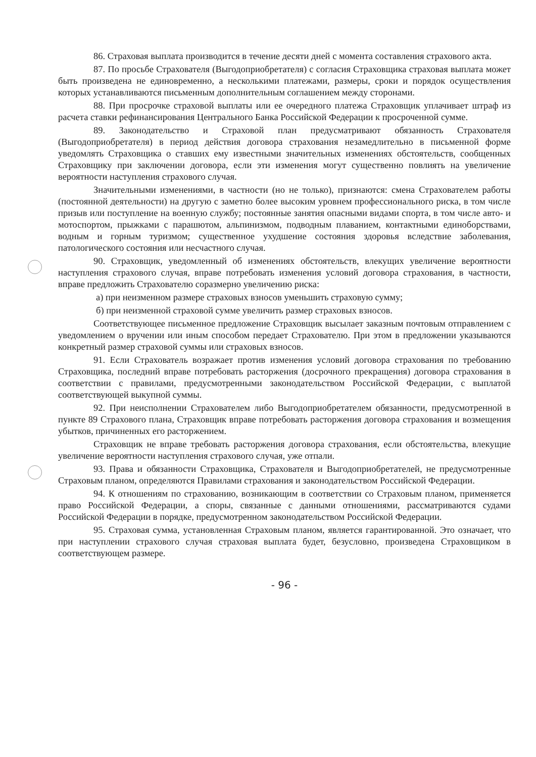86. Страховая выплата производится в течение десяти дней с момента составления страхового акта.
87. По просьбе Страхователя (Выгодоприобретателя) с согласия Страховщика страховая выплата может быть произведена не единовременно, а несколькими платежами, размеры, сроки и порядок осуществления которых устанавливаются письменным дополнительным соглашением между сторонами.
88. При просрочке страховой выплаты или ее очередного платежа Страховщик уплачивает штраф из расчета ставки рефинансирования Центрального Банка Российской Федерации к просроченной сумме.
89. Законодательство и Страховой план предусматривают обязанность Страхователя (Выгодоприобретателя) в период действия договора страхования незамедлительно в письменной форме уведомлять Страховщика о ставших ему известными значительных изменениях обстоятельств, сообщенных Страховщику при заключении договора, если эти изменения могут существенно повлиять на увеличение вероятности наступления страхового случая.
Значительными изменениями, в частности (но не только), признаются: смена Страхователем работы (постоянной деятельности) на другую с заметно более высоким уровнем профессионального риска, в том числе призыв или поступление на военную службу; постоянные занятия опасными видами спорта, в том числе авто- и мотоспортом, прыжками с парашютом, альпинизмом, подводным плаванием, контактными единоборствами, водным и горным туризмом; существенное ухудшение состояния здоровья вследствие заболевания, патологического состояния или несчастного случая.
90. Страховщик, уведомленный об изменениях обстоятельств, влекущих увеличение вероятности наступления страхового случая, вправе потребовать изменения условий договора страхования, в частности, вправе предложить Страхователю соразмерно увеличению риска:
а) при неизменном размере страховых взносов уменьшить страховую сумму;
б) при неизменной страховой сумме увеличить размер страховых взносов.
Соответствующее письменное предложение Страховщик высылает заказным почтовым отправлением с уведомлением о вручении или иным способом передает Страхователю. При этом в предложении указываются конкретный размер страховой суммы или страховых взносов.
91. Если Страхователь возражает против изменения условий договора страхования по требованию Страховщика, последний вправе потребовать расторжения (досрочного прекращения) договора страхования в соответствии с правилами, предусмотренными законодательством Российской Федерации, с выплатой соответствующей выкупной суммы.
92. При неисполнении Страхователем либо Выгодоприобретателем обязанности, предусмотренной в пункте 89 Страхового плана, Страховщик вправе потребовать расторжения договора страхования и возмещения убытков, причиненных его расторжением.
Страховщик не вправе требовать расторжения договора страхования, если обстоятельства, влекущие увеличение вероятности наступления страхового случая, уже отпали.
93. Права и обязанности Страховщика, Страхователя и Выгодоприобретателей, не предусмотренные Страховым планом, определяются Правилами страхования и законодательством Российской Федерации.
94. К отношениям по страхованию, возникающим в соответствии со Страховым планом, применяется право Российской Федерации, а споры, связанные с данными отношениями, рассматриваются судами Российской Федерации в порядке, предусмотренном законодательством Российской Федерации.
95. Страховая сумма, установленная Страховым планом, является гарантированной. Это означает, что при наступлении страхового случая страховая выплата будет, безусловно, произведена Страховщиком в соответствующем размере.
- 96 -